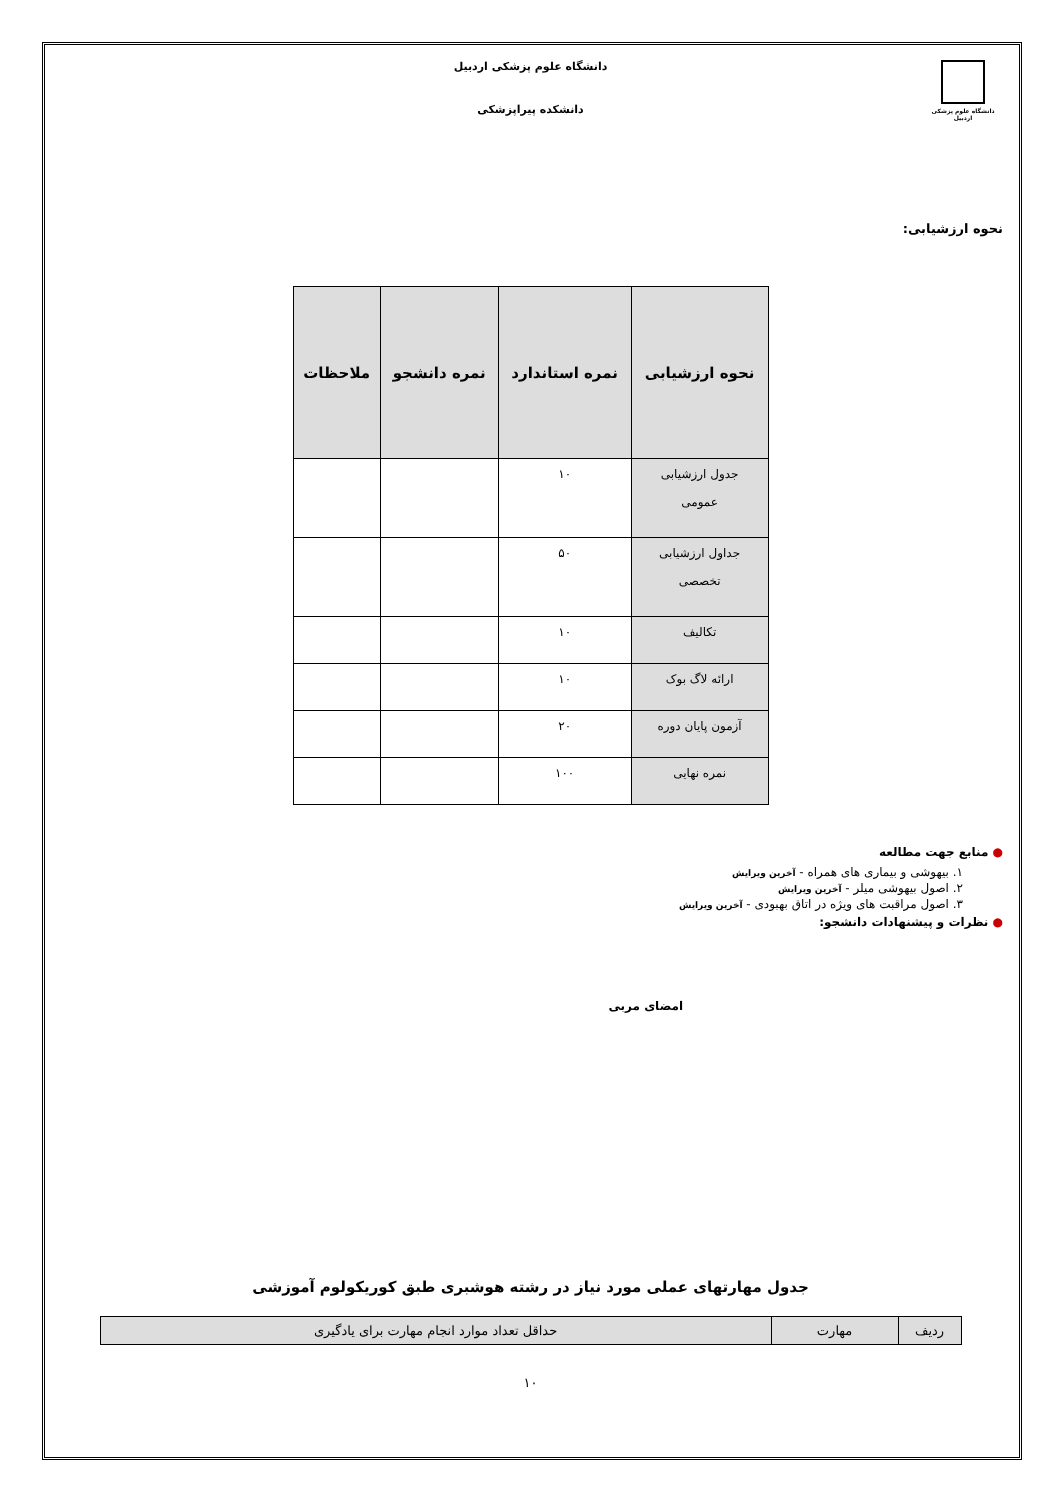دانشگاه علوم پزشکی اردبیل
دانشگاه علوم پزشکی اردبیل
دانشکده پیراپزشکی
نحوه ارزشیابی:
| نحوه ارزشیابی | نمره استاندارد | نمره دانشجو | ملاحظات |
| --- | --- | --- | --- |
| جدول ارزشیابی عمومی | ۱۰ | | |
| جداول ارزشیابی تخصصی | ۵۰ | | |
| تکالیف | ۱۰ | | |
| ارائه لاگ بوک | ۱۰ | | |
| آزمون پایان دوره | ۲۰ | | |
| نمره نهایی | ۱۰۰ | | |
● منابع جهت مطالعه
۱. بیهوشی و بیماری های همراه - آخرین ویرایش
۲. اصول بیهوشی میلر - آخرین ویرایش
۳. اصول مراقبت های ویژه در اتاق بهبودی - آخرین ویرایش
● نظرات و پیشنهادات دانشجو:
امضای مربی
جدول مهارتهای عملی مورد نیاز در رشته هوشبری طبق کوریکولوم آموزشی
| ردیف | مهارت | حداقل تعداد موارد انجام مهارت برای یادگیری |
۱۰